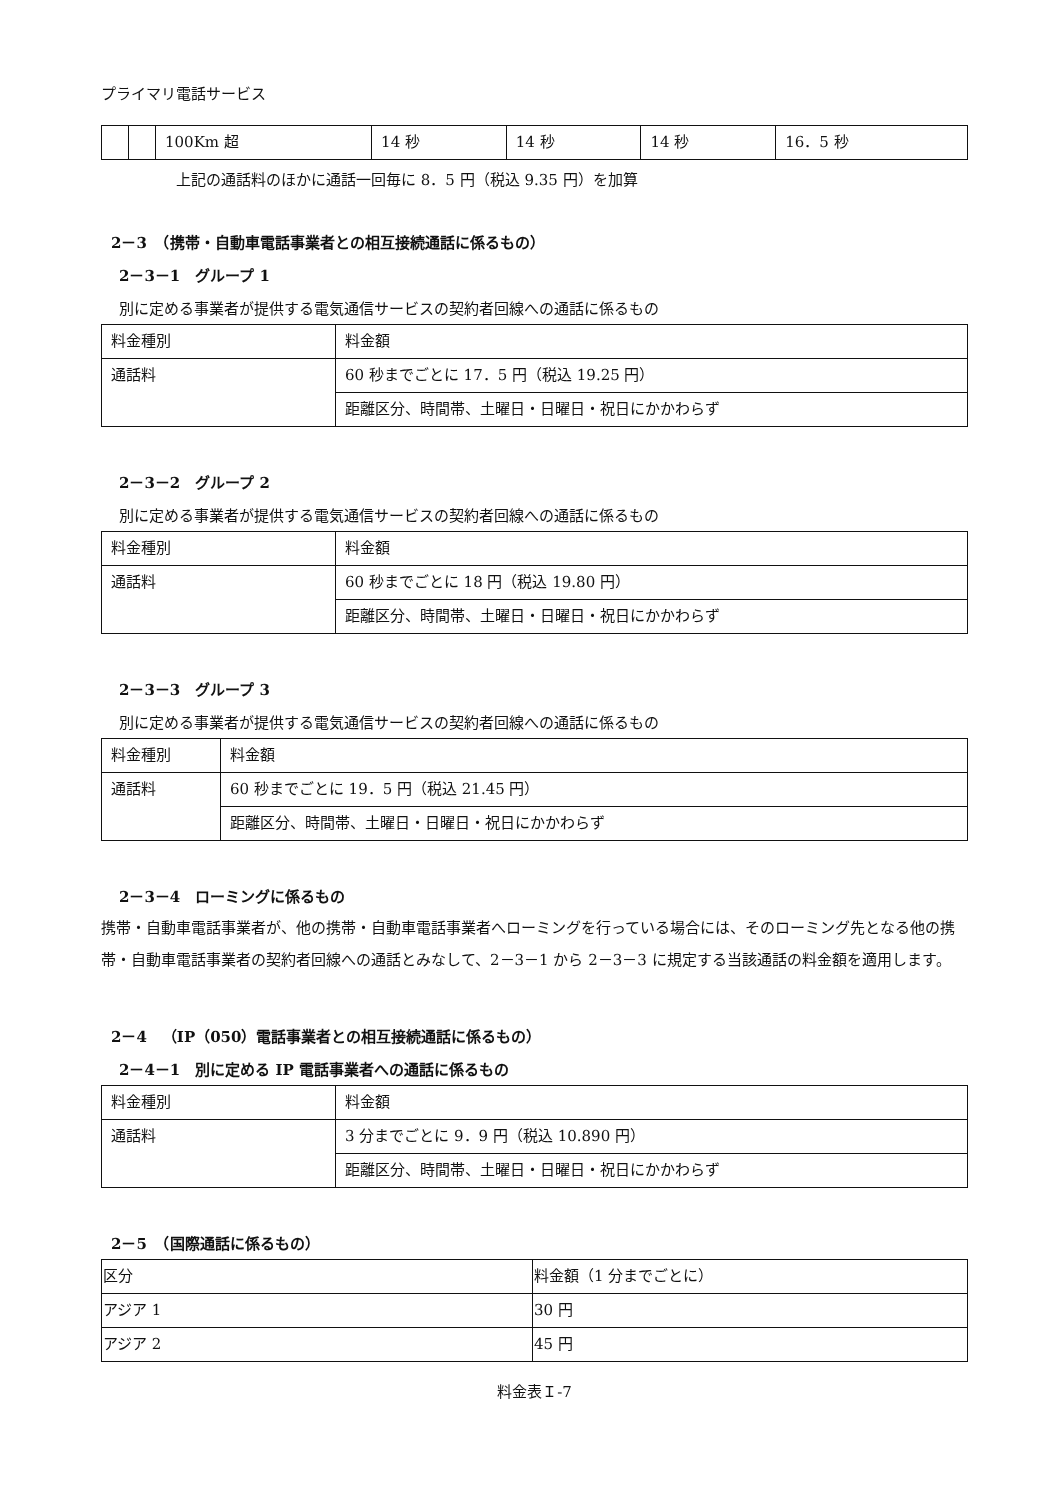プライマリ電話サービス
| | | 100Km 超 | 14 秒 | 14 秒 | 14 秒 | 16．5 秒 |
上記の通話料のほかに通話一回毎に 8．5 円（税込 9.35 円）を加算
2－3　（携帯・自動車電話事業者との相互接続通話に係るもの）
2－3－1　グループ 1
別に定める事業者が提供する電気通信サービスの契約者回線への通話に係るもの
| 料金種別 | 料金額 |
| 通話料 | 60 秒までごとに 17．5 円（税込 19.25 円） |
| | 距離区分、時間帯、土曜日・日曜日・祝日にかかわらず |
2－3－2　グループ 2
別に定める事業者が提供する電気通信サービスの契約者回線への通話に係るもの
| 料金種別 | 料金額 |
| 通話料 | 60 秒までごとに 18 円（税込 19.80 円） |
| | 距離区分、時間帯、土曜日・日曜日・祝日にかかわらず |
2－3－3　グループ 3
別に定める事業者が提供する電気通信サービスの契約者回線への通話に係るもの
| 料金種別 | 料金額 |
| 通話料 | 60 秒までごとに 19．5 円（税込 21.45 円） |
| | 距離区分、時間帯、土曜日・日曜日・祝日にかかわらず |
2－3－4　ローミングに係るもの
携帯・自動車電話事業者が、他の携帯・自動車電話事業者へローミングを行っている場合には、そのローミング先となる他の携帯・自動車電話事業者の契約者回線への通話とみなして、2－3－1 から 2－3－3 に規定する当該通話の料金額を適用します。
2－4　（IP（050）電話事業者との相互接続通話に係るもの）
2－4－1　別に定める IP 電話事業者への通話に係るもの
| 料金種別 | 料金額 |
| 通話料 | 3 分までごとに 9．9 円（税込 10.890 円） |
| | 距離区分、時間帯、土曜日・日曜日・祝日にかかわらず |
2－5　（国際通話に係るもの）
| 区分 | 料金額（1 分までごとに） |
| アジア 1 | 30 円 |
| アジア 2 | 45 円 |
料金表Ｉ-7